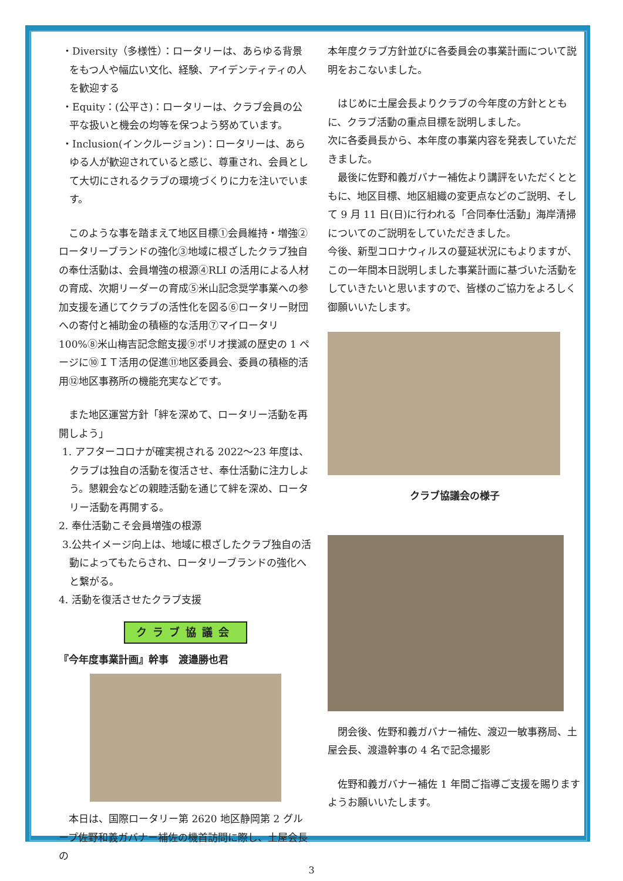・Diversity（多様性）：ロータリーは、あらゆる背景をもつ人や幅広い文化、経験、アイデンティティの人を歓迎する
・Equity：(公平さ)：ロータリーは、クラブ会員の公平な扱いと機会の均等を保つよう努めています。
・Inclusion(インクルージョン)：ロータリーは、あらゆる人が歓迎されていると感じ、尊重され、会員として大切にされるクラブの環境づくりに力を注いでいます。
　このような事を踏まえて地区目標①会員維持・増強②ロータリーブランドの強化③地域に根ざしたクラブ独自の奉仕活動は、会員増強の根源④RLI の活用による人材の育成、次期リーダーの育成⑤米山記念奨学事業への参加支援を通じてクラブの活性化を図る⑥ロータリー財団への寄付と補助金の積極的な活用⑦マイロータリ 100%⑧米山梅吉記念館支援⑨ポリオ撲滅の歴史の 1 ページに⑩ＩＴ活用の促進⑪地区委員会、委員の積極的活用⑫地区事務所の機能充実などです。
　また地区運営方針「絆を深めて、ロータリー活動を再開しよう」
1. アフターコロナが確実視される 2022～23 年度は、クラブは独自の活動を復活させ、奉仕活動に注力しよう。懇親会などの親睦活動を通じて絆を深め、ロータリー活動を再開する。
2. 奉仕活動こそ会員増強の根源
3.公共イメージ向上は、地域に根ざしたクラブ独自の活動によってもたらされ、ロータリーブランドの強化へと繋がる。
4. 活動を復活させたクラブ支援
クラブ協議会
『今年度事業計画』幹事　渡邉勝也君
　本日は、国際ロータリー第 2620 地区静岡第 2 グループ佐野和義ガバナー補佐の機首訪問に際し、土屋会長の
本年度クラブ方針並びに各委員会の事業計画について説明をおこないました。
　はじめに土屋会長よりクラブの今年度の方針とともに、クラブ活動の重点目標を説明しました。
次に各委員長から、本年度の事業内容を発表していただきました。
　最後に佐野和義ガバナー補佐より講評をいただくとともに、地区目標、地区組織の変更点などのご説明、そして 9 月 11 日(日)に行われる「合同奉仕活動」海岸清掃についてのご説明をしていただきました。
今後、新型コロナウィルスの蔓延状況にもよりますが、この一年間本日説明しました事業計画に基づいた活動をしていきたいと思いますので、皆様のご協力をよろしく御願いいたします。
クラブ協議会の様子
　閉会後、佐野和義ガバナー補佐、渡辺一敏事務局、土屋会長、渡邉幹事の 4 名で記念撮影
　佐野和義ガバナー補佐 1 年間ご指導ご支援を賜りますようお願いいたします。
3